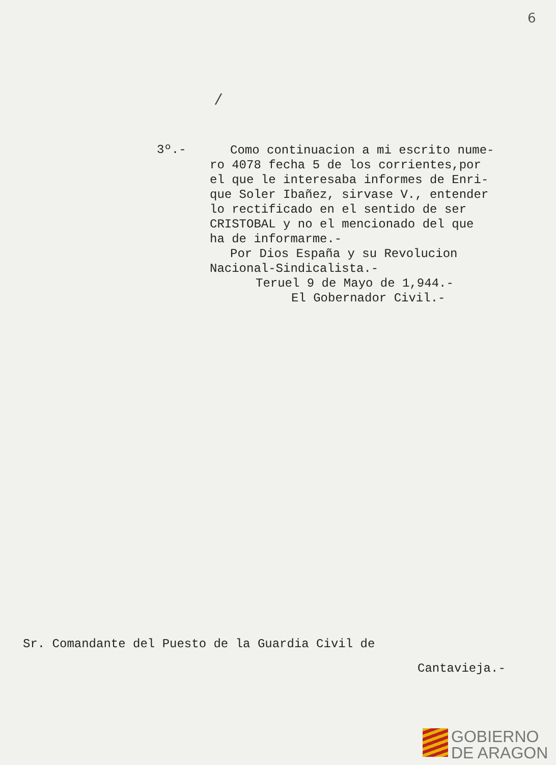6
/
3º.-
Como continuacion a mi escrito nume-
ro 4078 fecha 5 de los corrientes,por
el que le interesaba informes de Enri-
que Soler Ibañez, sirvase V., entender
lo rectificado en el sentido de ser
CRISTOBAL y no el mencionado del que
ha de informarme.-
Por Dios España y su Revolucion
Nacional-Sindicalista.-
Teruel 9 de Mayo de 1,944.-
El Gobernador Civil.-
Sr. Comandante del Puesto de la Guardia Civil de
Cantavieja.-
GOBIERNO
DE ARAGON